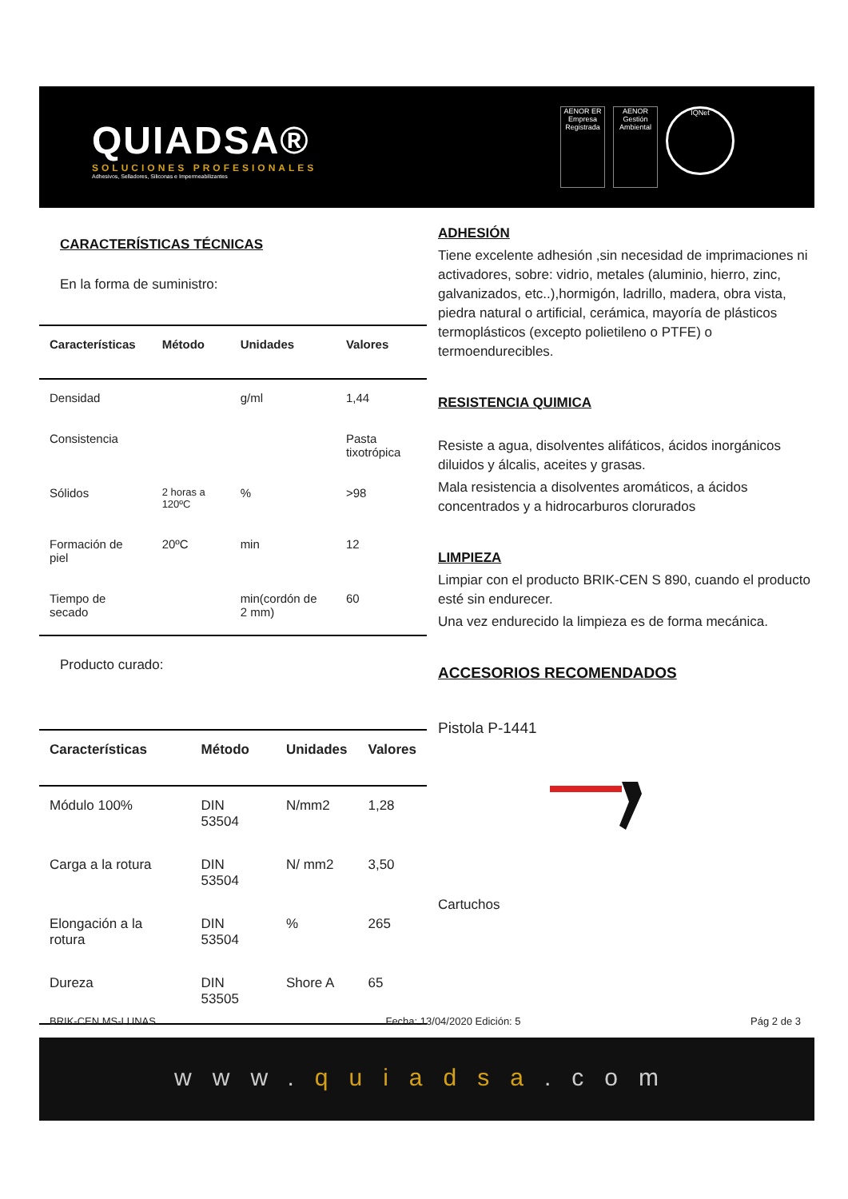QUIADSA®
SOLUCIONES PROFESIONALES
Adhesivos, Selladores, Siliconas e Impermeabilizantes
AENOR ER Empresa Registrada
AENOR Gestión Ambiental
IQNet
CARACTERÍSTICAS TÉCNICAS
En la forma de suministro:
| Características | Método | Unidades | Valores |
| --- | --- | --- | --- |
| Densidad | | g/ml | 1,44 |
| Consistencia | | | Pasta tixotrópica |
| Sólidos | 2 horas a 120ºC | % | >98 |
| Formación de piel | 20ºC | min | 12 |
| Tiempo de secado | | min(cordón de 2 mm) | 60 |
Producto curado:
| Características | Método | Unidades | Valores |
| --- | --- | --- | --- |
| Módulo 100% | DIN 53504 | N/mm2 | 1,28 |
| Carga a la rotura | DIN 53504 | N/ mm2 | 3,50 |
| Elongación a la rotura | DIN 53504 | % | 265 |
| Dureza | DIN 53505 | Shore A | 65 |
ADHESIÓN
Tiene excelente adhesión ,sin necesidad de imprimaciones ni activadores, sobre: vidrio, metales (aluminio, hierro, zinc, galvanizados, etc..),hormigón, ladrillo, madera, obra vista, piedra natural o artificial, cerámica, mayoría de plásticos termoplásticos (excepto polietileno o PTFE) o termoendurecibles.
RESISTENCIA QUIMICA
Resiste a agua, disolventes alifáticos, ácidos inorgánicos diluidos y álcalis, aceites y grasas.
Mala resistencia a disolventes aromáticos, a ácidos concentrados y a hidrocarburos clorurados
LIMPIEZA
Limpiar con el producto BRIK-CEN S 890, cuando el producto esté sin endurecer.
Una vez endurecido la limpieza es de forma mecánica.
ACCESORIOS RECOMENDADOS
Pistola P-1441
Cartuchos
BRIK-CEN MS-LUNAS Fecha: 13/04/2020 Edición: 5 Pág 2 de 3
www.quiadsa.com